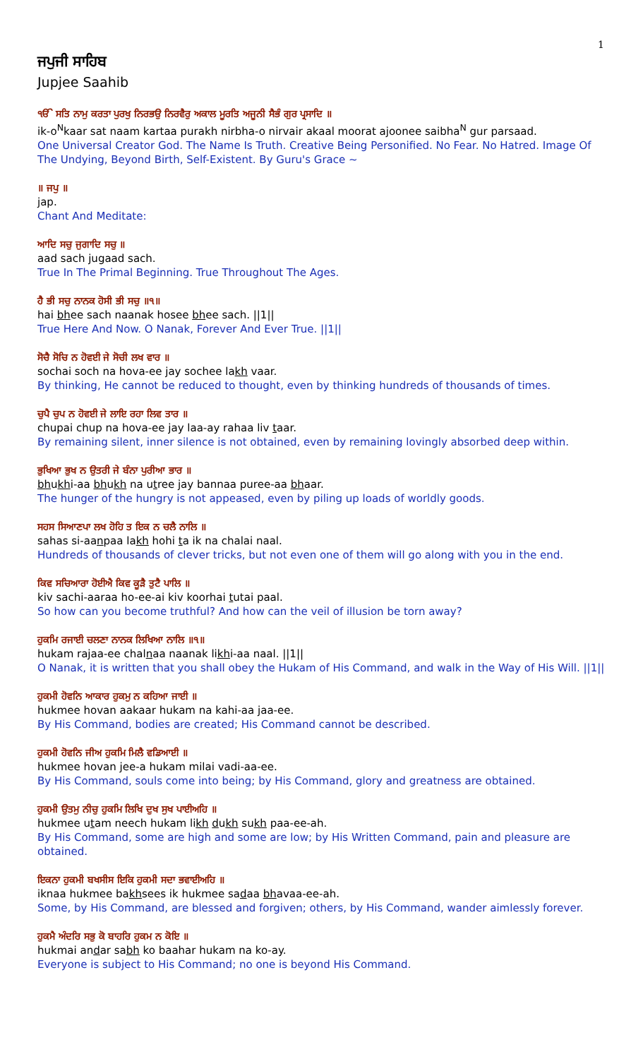1
ਜਪੁਜੀ ਸਾਹਿਬ
Jupjee Saahib
ੴ ਸਤਿ ਨਾਮੁ ਕਰਤਾ ਪੁਰਖੁ ਨਿਰਭਉ ਨਿਰਵੈਰੁ ਅਕਾਲ ਮੂਰਤਿ ਅਜੂਨੀ ਸੈਭੰ ਗੁਰ ਪ੍ਰਸਾਦਿ ॥
ik-o<sup>N</sup>kaar sat naam kartaa purakh nirbha-o nirvair akaal moorat ajoonee saibha<sup>N</sup> gur parsaad.
One Universal Creator God. The Name Is Truth. Creative Being Personified. No Fear. No Hatred. Image Of The Undying, Beyond Birth, Self-Existent. By Guru's Grace ~
॥ ਜਪੁ ॥
jap.
Chant And Meditate:
ਆਦਿ ਸਚੁ ਜੁਗਾਦਿ ਸਚੁ ॥
aad sach jugaad sach.
True In The Primal Beginning. True Throughout The Ages.
ਹੈ ਭੀ ਸਚੁ ਨਾਨਕ ਹੋਸੀ ਭੀ ਸਚੁ ॥੧॥
hai bhee sach naanak hosee bhee sach. ||1||
True Here And Now. O Nanak, Forever And Ever True. ||1||
ਸੋਚੈ ਸੋਚਿ ਨ ਹੋਵਈ ਜੇ ਸੋਚੀ ਲਖ ਵਾਰ ॥
sochai soch na hova-ee jay sochee lakh vaar.
By thinking, He cannot be reduced to thought, even by thinking hundreds of thousands of times.
ਚੁਪੈ ਚੁਪ ਨ ਹੋਵਈ ਜੇ ਲਾਇ ਰਹਾ ਲਿਵ ਤਾਰ ॥
chupai chup na hova-ee jay laa-ay rahaa liv taar.
By remaining silent, inner silence is not obtained, even by remaining lovingly absorbed deep within.
ਭੁਖਿਆ ਭੁਖ ਨ ਉਤਰੀ ਜੇ ਬੰਨਾ ਪੁਰੀਆ ਭਾਰ ॥
bhukhi-aa bhukh na utree jay bannaa puree-aa bhaar.
The hunger of the hungry is not appeased, even by piling up loads of worldly goods.
ਸਹਸ ਸਿਆਣਪਾ ਲਖ ਹੋਹਿ ਤ ਇਕ ਨ ਚਲੈ ਨਾਲਿ ॥
sahas si-aanpaa lakh hohi ta ik na chalai naal.
Hundreds of thousands of clever tricks, but not even one of them will go along with you in the end.
ਕਿਵ ਸਚਿਆਰਾ ਹੋਈਐ ਕਿਵ ਕੂੜੈ ਤੁਟੈ ਪਾਲਿ ॥
kiv sachi-aaraa ho-ee-ai kiv koorhai tutai paal.
So how can you become truthful? And how can the veil of illusion be torn away?
ਹੁਕਮਿ ਰਜਾਈ ਚਲਣਾ ਨਾਨਕ ਲਿਖਿਆ ਨਾਲਿ ॥੧॥
hukam rajaa-ee chalnaa naanak likhi-aa naal. ||1||
O Nanak, it is written that you shall obey the Hukam of His Command, and walk in the Way of His Will. ||1||
ਹੁਕਮੀ ਹੋਵਨਿ ਆਕਾਰ ਹੁਕਮੁ ਨ ਕਹਿਆ ਜਾਈ ॥
hukmee hovan aakaar hukam na kahi-aa jaa-ee.
By His Command, bodies are created; His Command cannot be described.
ਹੁਕਮੀ ਹੋਵਨਿ ਜੀਅ ਹੁਕਮਿ ਮਿਲੈ ਵਡਿਆਈ ॥
hukmee hovan jee-a hukam milai vadi-aa-ee.
By His Command, souls come into being; by His Command, glory and greatness are obtained.
ਹੁਕਮੀ ਉਤਮੁ ਨੀਚੁ ਹੁਕਮਿ ਲਿਖਿ ਦੁਖ ਸੁਖ ਪਾਈਅਹਿ ॥
hukmee utam neech hukam likh dukh sukh paa-ee-ah.
By His Command, some are high and some are low; by His Written Command, pain and pleasure are obtained.
ਇਕਨਾ ਹੁਕਮੀ ਬਖਸੀਸ ਇਕਿ ਹੁਕਮੀ ਸਦਾ ਭਵਾਈਅਹਿ ॥
iknaa hukmee bakhsees ik hukmee sadaa bhavaa-ee-ah.
Some, by His Command, are blessed and forgiven; others, by His Command, wander aimlessly forever.
ਹੁਕਮੈ ਅੰਦਰਿ ਸਭੁ ਕੋ ਬਾਹਰਿ ਹੁਕਮ ਨ ਕੋਇ ॥
hukmai andar sabh ko baahar hukam na ko-ay.
Everyone is subject to His Command; no one is beyond His Command.